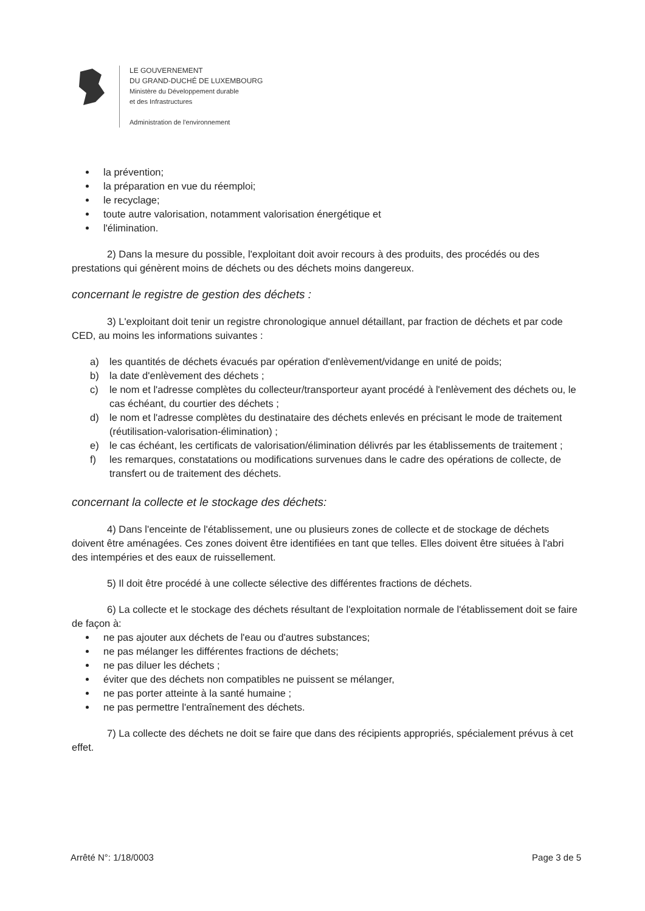LE GOUVERNEMENT
DU GRAND-DUCHÉ DE LUXEMBOURG
Ministère du Développement durable
et des Infrastructures
Administration de l'environnement
la prévention;
la préparation en vue du réemploi;
le recyclage;
toute autre valorisation, notamment valorisation énergétique et
l'élimination.
2) Dans la mesure du possible, l'exploitant doit avoir recours à des produits, des procédés ou des prestations qui génèrent moins de déchets ou des déchets moins dangereux.
concernant le registre de gestion des déchets :
3) L'exploitant doit tenir un registre chronologique annuel détaillant, par fraction de déchets et par code CED, au moins les informations suivantes :
a) les quantités de déchets évacués par opération d'enlèvement/vidange en unité de poids;
b) la date d'enlèvement des déchets ;
c) le nom et l'adresse complètes du collecteur/transporteur ayant procédé à l'enlèvement des déchets ou, le cas échéant, du courtier des déchets ;
d) le nom et l'adresse complètes du destinataire des déchets enlevés en précisant le mode de traitement (réutilisation-valorisation-élimination) ;
e) le cas échéant, les certificats de valorisation/élimination délivrés par les établissements de traitement ;
f) les remarques, constatations ou modifications survenues dans le cadre des opérations de collecte, de transfert ou de traitement des déchets.
concernant la collecte et le stockage des déchets:
4) Dans l'enceinte de l'établissement, une ou plusieurs zones de collecte et de stockage de déchets doivent être aménagées. Ces zones doivent être identifiées en tant que telles. Elles doivent être situées à l'abri des intempéries et des eaux de ruissellement.
5) Il doit être procédé à une collecte sélective des différentes fractions de déchets.
6) La collecte et le stockage des déchets résultant de l'exploitation normale de l'établissement doit se faire de façon à:
ne pas ajouter aux déchets de l'eau ou d'autres substances;
ne pas mélanger les différentes fractions de déchets;
ne pas diluer les déchets ;
éviter que des déchets non compatibles ne puissent se mélanger,
ne pas porter atteinte à la santé humaine ;
ne pas permettre l'entraînement des déchets.
7) La collecte des déchets ne doit se faire que dans des récipients appropriés, spécialement prévus à cet effet.
Arrêté N°: 1/18/0003 Page 3 de 5